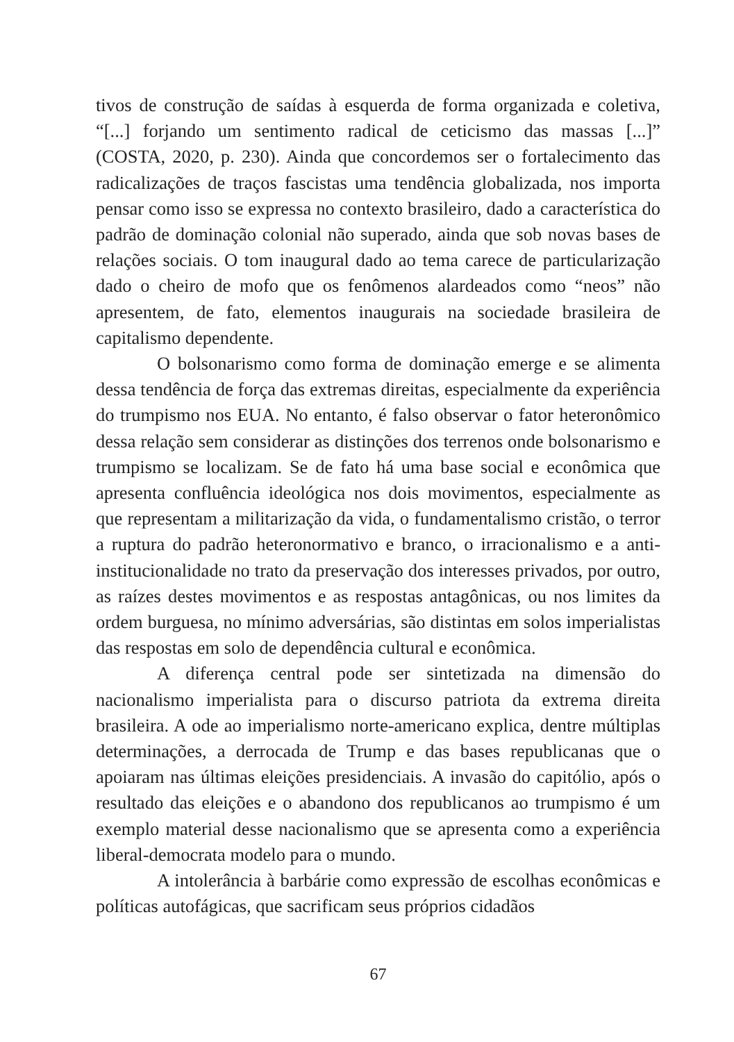tivos de construção de saídas à esquerda de forma organizada e coletiva, “[...] forjando um sentimento radical de ceticismo das massas [...]” (COSTA, 2020, p. 230). Ainda que concordemos ser o fortalecimento das radicalizações de traços fascistas uma tendência globalizada, nos importa pensar como isso se expressa no contexto brasileiro, dado a característica do padrão de dominação colonial não superado, ainda que sob novas bases de relações sociais. O tom inaugural dado ao tema carece de particularização dado o cheiro de mofo que os fenômenos alardeados como “neos” não apresentem, de fato, elementos inaugurais na sociedade brasileira de capitalismo dependente.
O bolsonarismo como forma de dominação emerge e se alimenta dessa tendência de força das extremas direitas, especialmente da experiência do trumpismo nos EUA. No entanto, é falso observar o fator heteronômico dessa relação sem considerar as distinções dos terrenos onde bolsonarismo e trumpismo se localizam. Se de fato há uma base social e econômica que apresenta confluência ideológica nos dois movimentos, especialmente as que representam a militarização da vida, o fundamentalismo cristão, o terror a ruptura do padrão heteronormativo e branco, o irracionalismo e a anti-institucionalidade no trato da preservação dos interesses privados, por outro, as raízes destes movimentos e as respostas antagônicas, ou nos limites da ordem burguesa, no mínimo adversárias, são distintas em solos imperialistas das respostas em solo de dependência cultural e econômica.
A diferença central pode ser sintetizada na dimensão do nacionalismo imperialista para o discurso patriota da extrema direita brasileira. A ode ao imperialismo norte-americano explica, dentre múltiplas determinações, a derrocada de Trump e das bases republicanas que o apoiaram nas últimas eleições presidenciais. A invasão do capitólio, após o resultado das eleições e o abandono dos republicanos ao trumpismo é um exemplo material desse nacionalismo que se apresenta como a experiência liberal-democrata modelo para o mundo.
A intolerância à barbárie como expressão de escolhas econômicas e políticas autofágicas, que sacrificam seus próprios cidadãos
67